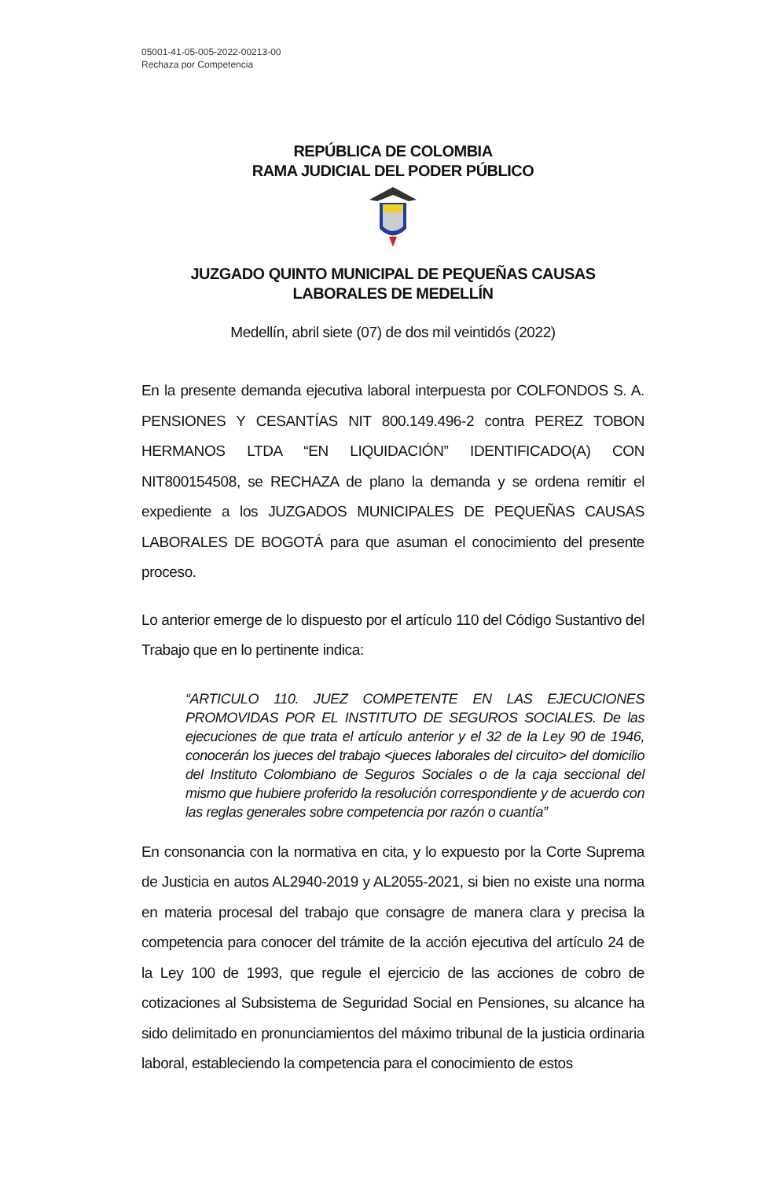05001-41-05-005-2022-00213-00
Rechaza por Competencia
REPÚBLICA DE COLOMBIA
RAMA JUDICIAL DEL PODER PÚBLICO
JUZGADO QUINTO MUNICIPAL DE PEQUEÑAS CAUSAS
LABORALES DE MEDELLÍN
Medellín, abril siete (07) de dos mil veintidós (2022)
En la presente demanda ejecutiva laboral interpuesta por COLFONDOS S. A. PENSIONES Y CESANTÍAS NIT 800.149.496-2 contra PEREZ TOBON HERMANOS LTDA “EN LIQUIDACIÓN” IDENTIFICADO(A) CON NIT800154508, se RECHAZA de plano la demanda y se ordena remitir el expediente a los JUZGADOS MUNICIPALES DE PEQUEÑAS CAUSAS LABORALES DE BOGOTÁ para que asuman el conocimiento del presente proceso.
Lo anterior emerge de lo dispuesto por el artículo 110 del Código Sustantivo del Trabajo que en lo pertinente indica:
“ARTICULO 110. JUEZ COMPETENTE EN LAS EJECUCIONES PROMOVIDAS POR EL INSTITUTO DE SEGUROS SOCIALES. De las ejecuciones de que trata el artículo anterior y el 32 de la Ley 90 de 1946, conocerán los jueces del trabajo <jueces laborales del circuito> del domicilio del Instituto Colombiano de Seguros Sociales o de la caja seccional del mismo que hubiere proferido la resolución correspondiente y de acuerdo con las reglas generales sobre competencia por razón o cuantía”
En consonancia con la normativa en cita, y lo expuesto por la Corte Suprema de Justicia en autos AL2940-2019 y AL2055-2021, si bien no existe una norma en materia procesal del trabajo que consagre de manera clara y precisa la competencia para conocer del trámite de la acción ejecutiva del artículo 24 de la Ley 100 de 1993, que regule el ejercicio de las acciones de cobro de cotizaciones al Subsistema de Seguridad Social en Pensiones, su alcance ha sido delimitado en pronunciamientos del máximo tribunal de la justicia ordinaria laboral, estableciendo la competencia para el conocimiento de estos